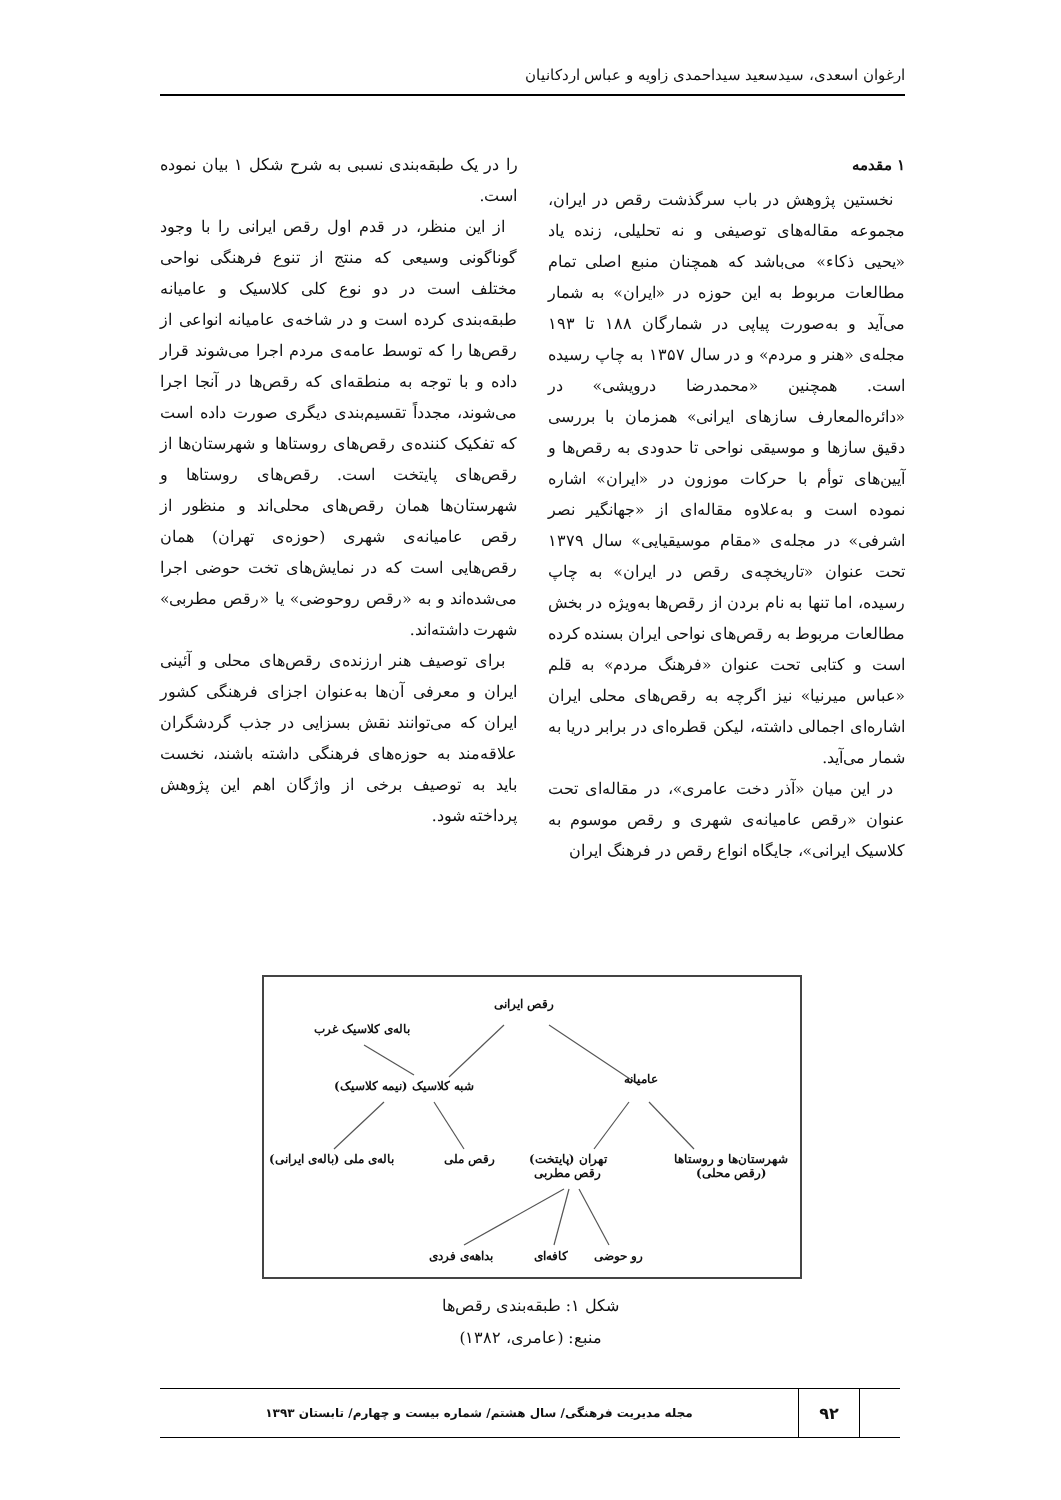ارغوان اسعدی، سیدسعید سیداحمدی زاویه و عباس اردکانیان
۱ مقدمه
نخستین پژوهش در باب سرگذشت رقص در ایران، مجموعه مقاله‌های توصیفی و نه تحلیلی، زنده یاد «یحیی ذکاء» می‌باشد که همچنان منبع اصلی تمام مطالعات مربوط به این حوزه در «ایران» به شمار می‌آید و به‌صورت پیاپی در شمارگان ۱۸۸ تا ۱۹۳ مجله‌ی «هنر و مردم» و در سال ۱۳۵۷ به چاپ رسیده است. همچنین «محمدرضا درویشی» در «دائره‌المعارف سازهای ایرانی» همزمان با بررسی دقیق سازها و موسیقی نواحی تا حدودی به رقص‌ها و آیین‌های توأم با حرکات موزون در «ایران» اشاره نموده است و به‌علاوه مقاله‌ای از «جهانگیر نصر اشرفی» در مجله‌ی «مقام موسیقیایی» سال ۱۳۷۹ تحت عنوان «تاریخچه‌ی رقص در ایران» به چاپ رسیده، اما تنها به نام بردن از رقص‌ها به‌ویژه در بخش مطالعات مربوط به رقص‌های نواحی ایران بسنده کرده است و کتابی تحت عنوان «فرهنگ مردم» به قلم «عباس میرنیا» نیز اگرچه به رقص‌های محلی ایران اشاره‌ای اجمالی داشته، لیکن قطره‌ای در برابر دریا به شمار می‌آید.
در این میان «آذر دخت عامری»، در مقاله‌ای تحت عنوان «رقص عامیانه‌ی شهری و رقص موسوم به کلاسیک ایرانی»، جایگاه انواع رقص در فرهنگ ایران
را در یک طبقه‌بندی نسبی به شرح شکل ۱ بیان نموده است.
از این منظر، در قدم اول رقص ایرانی را با وجود گوناگونی وسیعی که منتج از تنوع فرهنگی نواحی مختلف است در دو نوع کلی کلاسیک و عامیانه طبقه‌بندی کرده است و در شاخه‌ی عامیانه انواعی از رقص‌ها را که توسط عامه‌ی مردم اجرا می‌شوند قرار داده و با توجه به منطقه‌ای که رقص‌ها در آنجا اجرا می‌شوند، مجدداً تقسیم‌بندی دیگری صورت داده است که تفکیک کننده‌ی رقص‌های روستاها و شهرستان‌ها از رقص‌های پایتخت است. رقص‌های روستاها و شهرستان‌ها همان رقص‌های محلی‌اند و منظور از رقص عامیانه‌ی شهری (حوزه‌ی تهران) همان رقص‌هایی است که در نمایش‌های تخت حوضی اجرا می‌شده‌اند و به «رقص روحوضی» یا «رقص مطربی» شهرت داشته‌اند.
برای توصیف هنر ارزنده‌ی رقص‌های محلی و آئینی ایران و معرفی آن‌ها به‌عنوان اجزای فرهنگی کشور ایران که می‌توانند نقش بسزایی در جذب گردشگران علاقه‌مند به حوزه‌های فرهنگی داشته باشند، نخست باید به توصیف برخی از واژگان اهم این پژوهش پرداخته شود.
رقص ایرانی
باله‌ی کلاسیک غرب
شبه کلاسیک (نیمه کلاسیک) عامیانه
باله‌ی ملی (باله‌ی ایرانی) رقص ملی
تهران (پایتخت)
رقص مطربی
شهرستان‌ها و روستاها
(رقص محلی)
بداهه‌ی فردی کافه‌ای رو حوضی
شکل ۱: طبقه‌بندی رقص‌ها
منبع: (عامری، ۱۳۸۲)
۹۲
مجله مدیریت فرهنگی/ سال هشتم/ شماره بیست و چهارم/ تابستان ۱۳۹۳